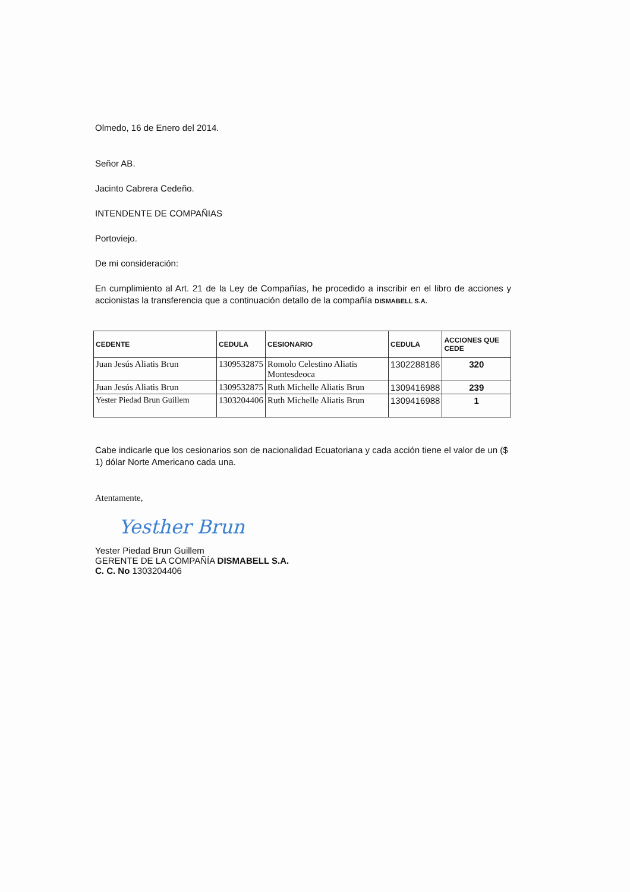Olmedo, 16 de Enero del 2014.
Señor AB.
Jacinto Cabrera Cedeño.
INTENDENTE DE COMPAÑIAS
Portoviejo.
De mi consideración:
En cumplimiento al Art. 21 de la Ley de Compañías, he procedido a inscribir en el libro de acciones y accionistas la transferencia que a continuación detallo de la compañía DISMABELL S.A.
| CEDENTE | CEDULA | CESIONARIO | CEDULA | ACCIONES QUE CEDE |
| --- | --- | --- | --- | --- |
| Juan Jesús Aliatis Brun | 1309532875 | Romolo Celestino Aliatis Montesdeoca | 1302288186 | 320 |
| Juan Jesús Aliatis Brun | 1309532875 | Ruth Michelle Aliatis Brun | 1309416988 | 239 |
| Yester Piedad Brun Guillem | 1303204406 | Ruth Michelle Aliatis Brun | 1309416988 | 1 |
Cabe indicarle que los cesionarios son de nacionalidad Ecuatoriana y cada acción tiene el valor de un ($ 1) dólar Norte Americano cada una.
Atentamente,
Yesther Brun
Yester Piedad Brun Guillem
GERENTE DE LA COMPAÑÍA DISMABELL S.A.
C. C. No 1303204406